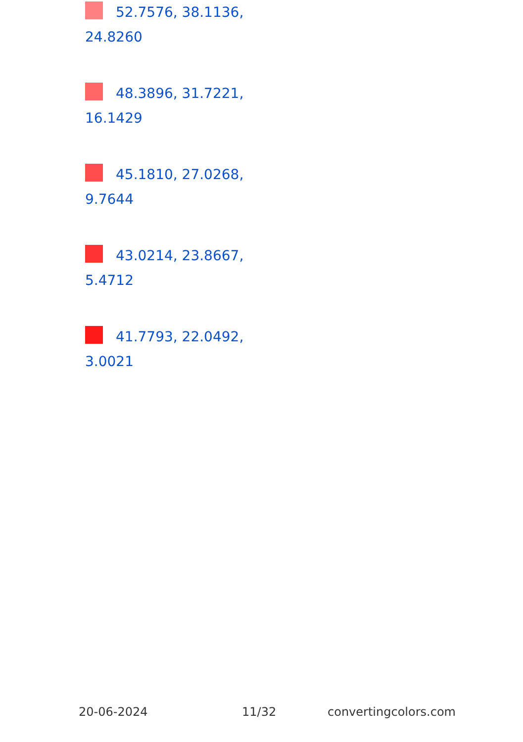52.7576, 38.1136, 24.8260
48.3896, 31.7221, 16.1429
45.1810, 27.0268, 9.7644
43.0214, 23.8667, 5.4712
41.7793, 22.0492, 3.0021
20-06-2024 11/32 convertingcolors.com